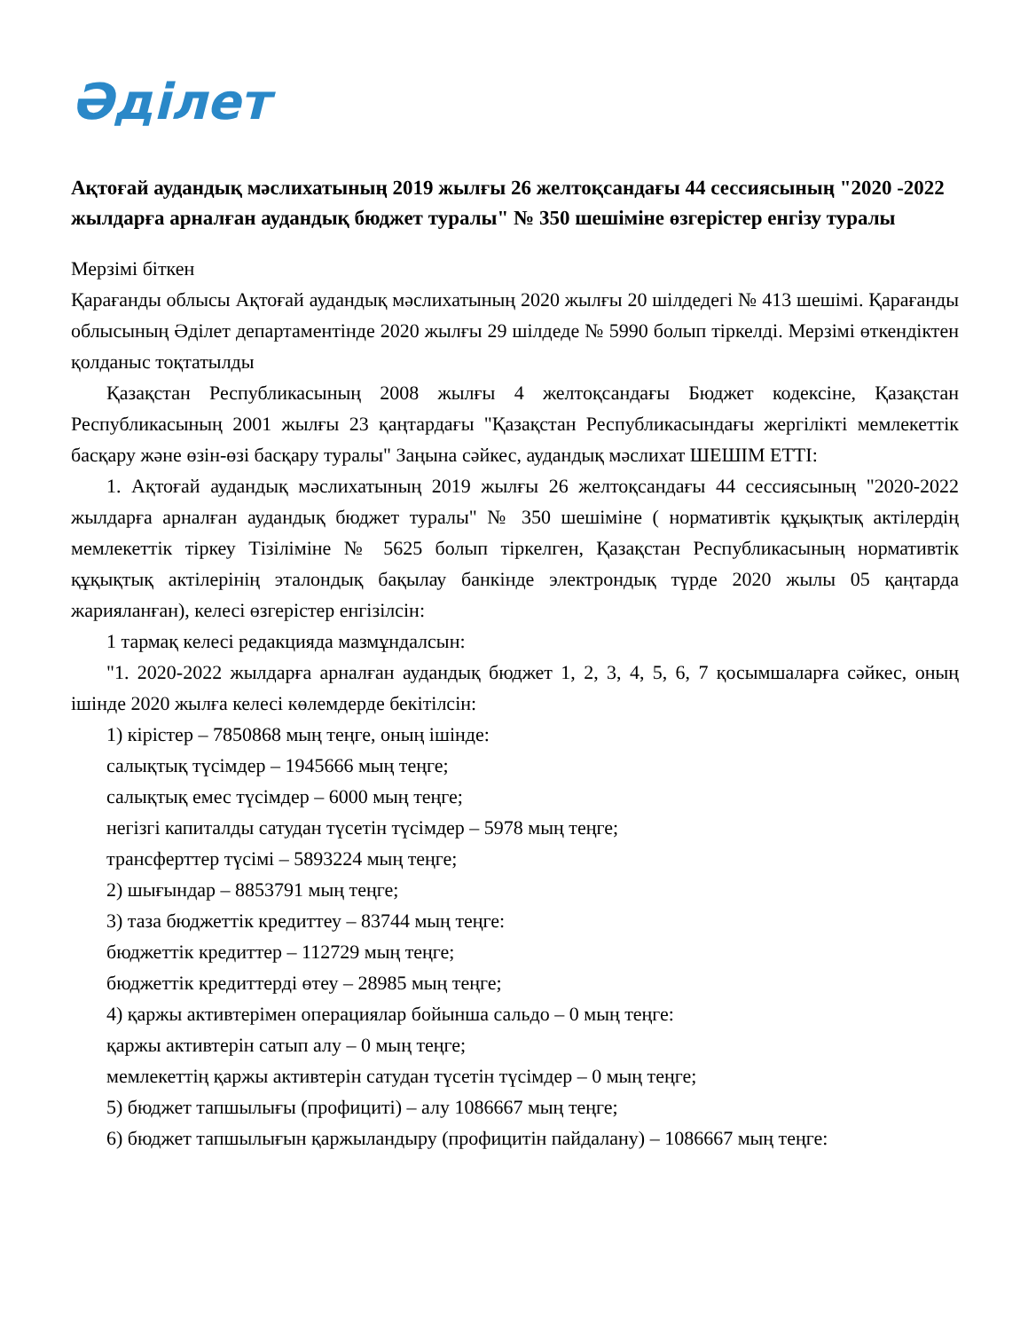Әділет
Ақтоғай аудандық мәслихатының 2019 жылғы 26 желтоқсандағы 44 сессиясының "2020 -2022 жылдарға арналған аудандық бюджет туралы" № 350 шешіміне өзгерістер енгізу туралы
Мерзімі біткен
Қарағанды облысы Ақтоғай аудандық мәслихатының 2020 жылғы 20 шілдедегі № 413 шешімі. Қарағанды облысының Әділет департаментінде 2020 жылғы 29 шілдеде № 5990 болып тіркелді. Мерзімі өткендіктен қолданыс тоқтатылды
Қазақстан Республикасының 2008 жылғы 4 желтоқсандағы Бюджет кодексіне, Қазақстан Республикасының 2001 жылғы 23 қаңтардағы "Қазақстан Республикасындағы жергілікті мемлекеттік басқару және өзін-өзі басқару туралы" Заңына сәйкес, аудандық мәслихат ШЕШІМ ЕТТІ:
1. Ақтоғай аудандық мәслихатының 2019 жылғы 26 желтоқсандағы 44 сессиясының "2020-2022 жылдарға арналған аудандық бюджет туралы" № 350 шешіміне ( нормативтік құқықтық актілердің мемлекеттік тіркеу Тізіліміне № 5625 болып тіркелген, Қазақстан Республикасының нормативтік құқықтық актілерінің эталондық бақылау банкінде электрондық түрде 2020 жылы 05 қаңтарда жарияланған), келесі өзгерістер енгізілсін:
1 тармақ келесі редакцияда мазмұндалсын:
"1. 2020-2022 жылдарға арналған аудандық бюджет 1, 2, 3, 4, 5, 6, 7 қосымшаларға сәйкес, оның ішінде 2020 жылға келесі көлемдерде бекітілсін:
1) кірістер – 7850868 мың теңге, оның ішінде:
салықтық түсімдер – 1945666 мың теңге;
салықтық емес түсімдер – 6000 мың теңге;
негізгі капиталды сатудан түсетін түсімдер – 5978 мың теңге;
трансферттер түсімі – 5893224 мың теңге;
2) шығындар – 8853791 мың теңге;
3) таза бюджеттік кредиттеу – 83744 мың теңге:
бюджеттік кредиттер – 112729 мың теңге;
бюджеттік кредиттерді өтеу – 28985 мың теңге;
4) қаржы активтерімен операциялар бойынша сальдо – 0 мың теңге:
қаржы активтерін сатып алу – 0 мың теңге;
мемлекеттің қаржы активтерін сатудан түсетін түсімдер – 0 мың теңге;
5) бюджет тапшылығы (профициті) – алу 1086667 мың теңге;
6) бюджет тапшылығын қаржыландыру (профицитін пайдалану) – 1086667 мың теңге: